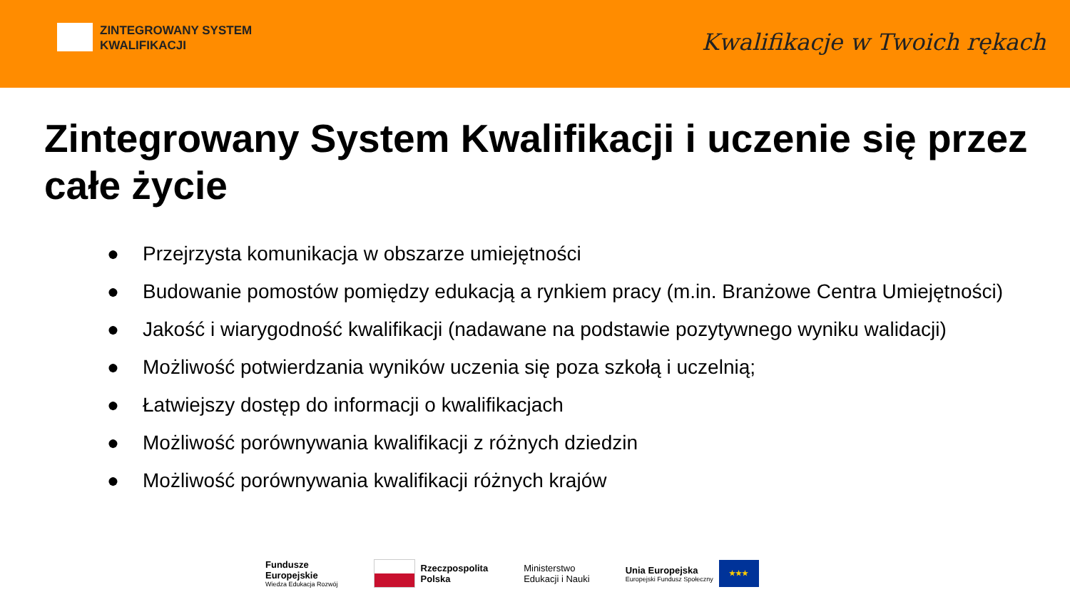ZINTEGROWANY SYSTEM
KWALIFIKACJI
Kwalifikacje w Twoich rękach
Zintegrowany System Kwalifikacji i uczenie się przez całe życie
● Przejrzysta komunikacja w obszarze umiejętności
● Budowanie pomostów pomiędzy edukacją a rynkiem pracy (m.in. Branżowe Centra Umiejętności)
● Jakość i wiarygodność kwalifikacji (nadawane na podstawie pozytywnego wyniku walidacji)
● Możliwość potwierdzania wyników uczenia się poza szkołą i uczelnią;
● Łatwiejszy dostęp do informacji o kwalifikacjach
● Możliwość porównywania kwalifikacji z różnych dziedzin
● Możliwość porównywania kwalifikacji różnych krajów
Fundusze
Europejskie
Wiedza Edukacja Rozwój
Rzeczpospolita
Polska
Ministerstwo
Edukacji i Nauki
Unia Europejska
Europejski Fundusz Społeczny ★★★